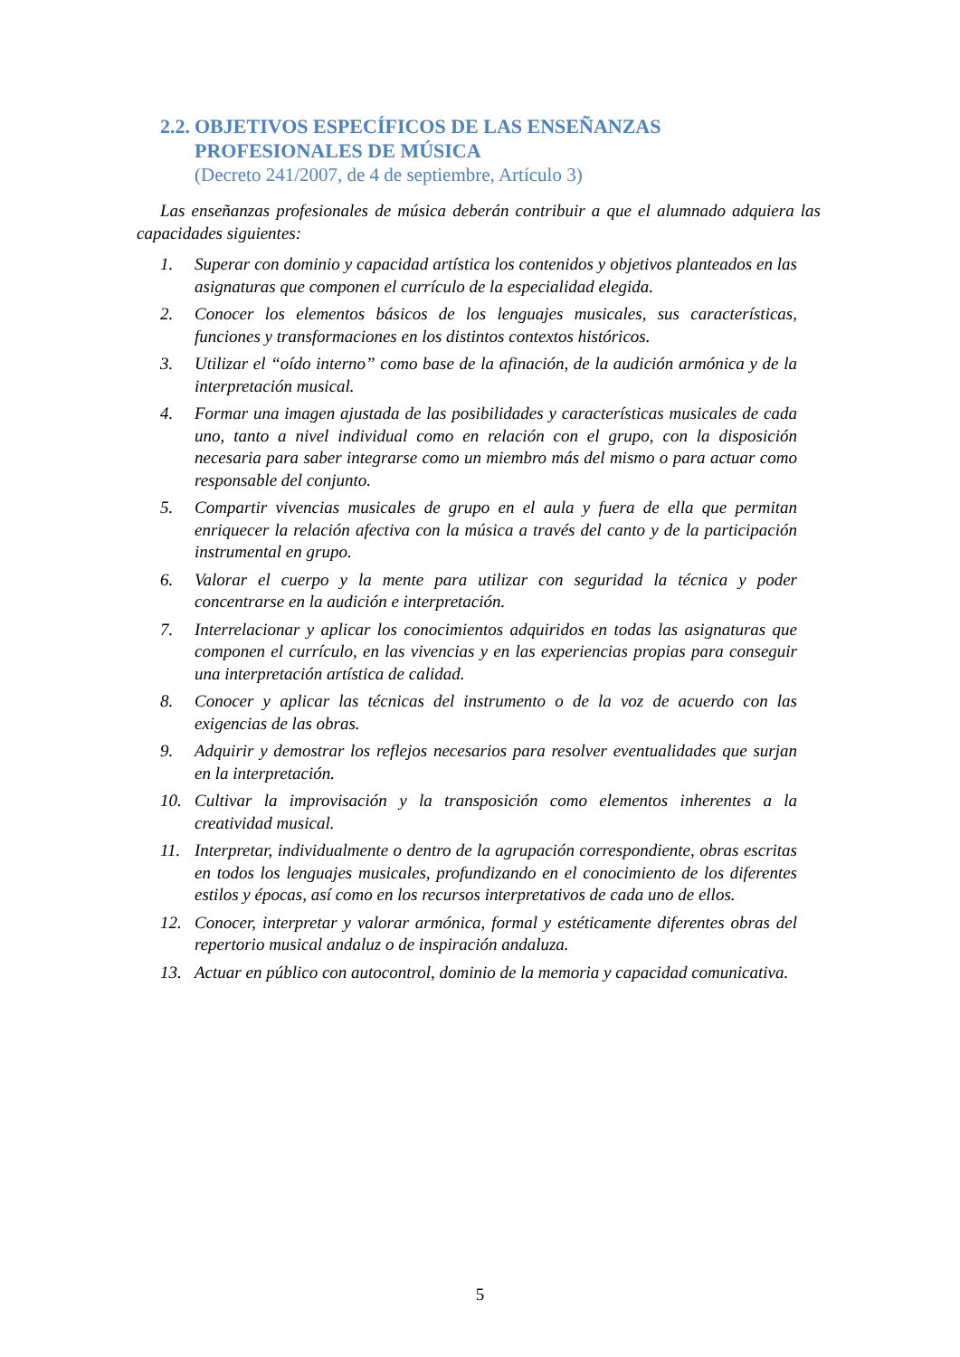2.2. OBJETIVOS ESPECÍFICOS DE LAS ENSEÑANZAS PROFESIONALES DE MÚSICA
(Decreto 241/2007, de 4 de septiembre, Artículo 3)
Las enseñanzas profesionales de música deberán contribuir a que el alumnado adquiera las capacidades siguientes:
1. Superar con dominio y capacidad artística los contenidos y objetivos planteados en las asignaturas que componen el currículo de la especialidad elegida.
2. Conocer los elementos básicos de los lenguajes musicales, sus características, funciones y transformaciones en los distintos contextos históricos.
3. Utilizar el “oído interno” como base de la afinación, de la audición armónica y de la interpretación musical.
4. Formar una imagen ajustada de las posibilidades y características musicales de cada uno, tanto a nivel individual como en relación con el grupo, con la disposición necesaria para saber integrarse como un miembro más del mismo o para actuar como responsable del conjunto.
5. Compartir vivencias musicales de grupo en el aula y fuera de ella que permitan enriquecer la relación afectiva con la música a través del canto y de la participación instrumental en grupo.
6. Valorar el cuerpo y la mente para utilizar con seguridad la técnica y poder concentrarse en la audición e interpretación.
7. Interrelacionar y aplicar los conocimientos adquiridos en todas las asignaturas que componen el currículo, en las vivencias y en las experiencias propias para conseguir una interpretación artística de calidad.
8. Conocer y aplicar las técnicas del instrumento o de la voz de acuerdo con las exigencias de las obras.
9. Adquirir y demostrar los reflejos necesarios para resolver eventualidades que surjan en la interpretación.
10. Cultivar la improvisación y la transposición como elementos inherentes a la creatividad musical.
11. Interpretar, individualmente o dentro de la agrupación correspondiente, obras escritas en todos los lenguajes musicales, profundizando en el conocimiento de los diferentes estilos y épocas, así como en los recursos interpretativos de cada uno de ellos.
12. Conocer, interpretar y valorar armónica, formal y estéticamente diferentes obras del repertorio musical andaluz o de inspiración andaluza.
13. Actuar en público con autocontrol, dominio de la memoria y capacidad comunicativa.
5